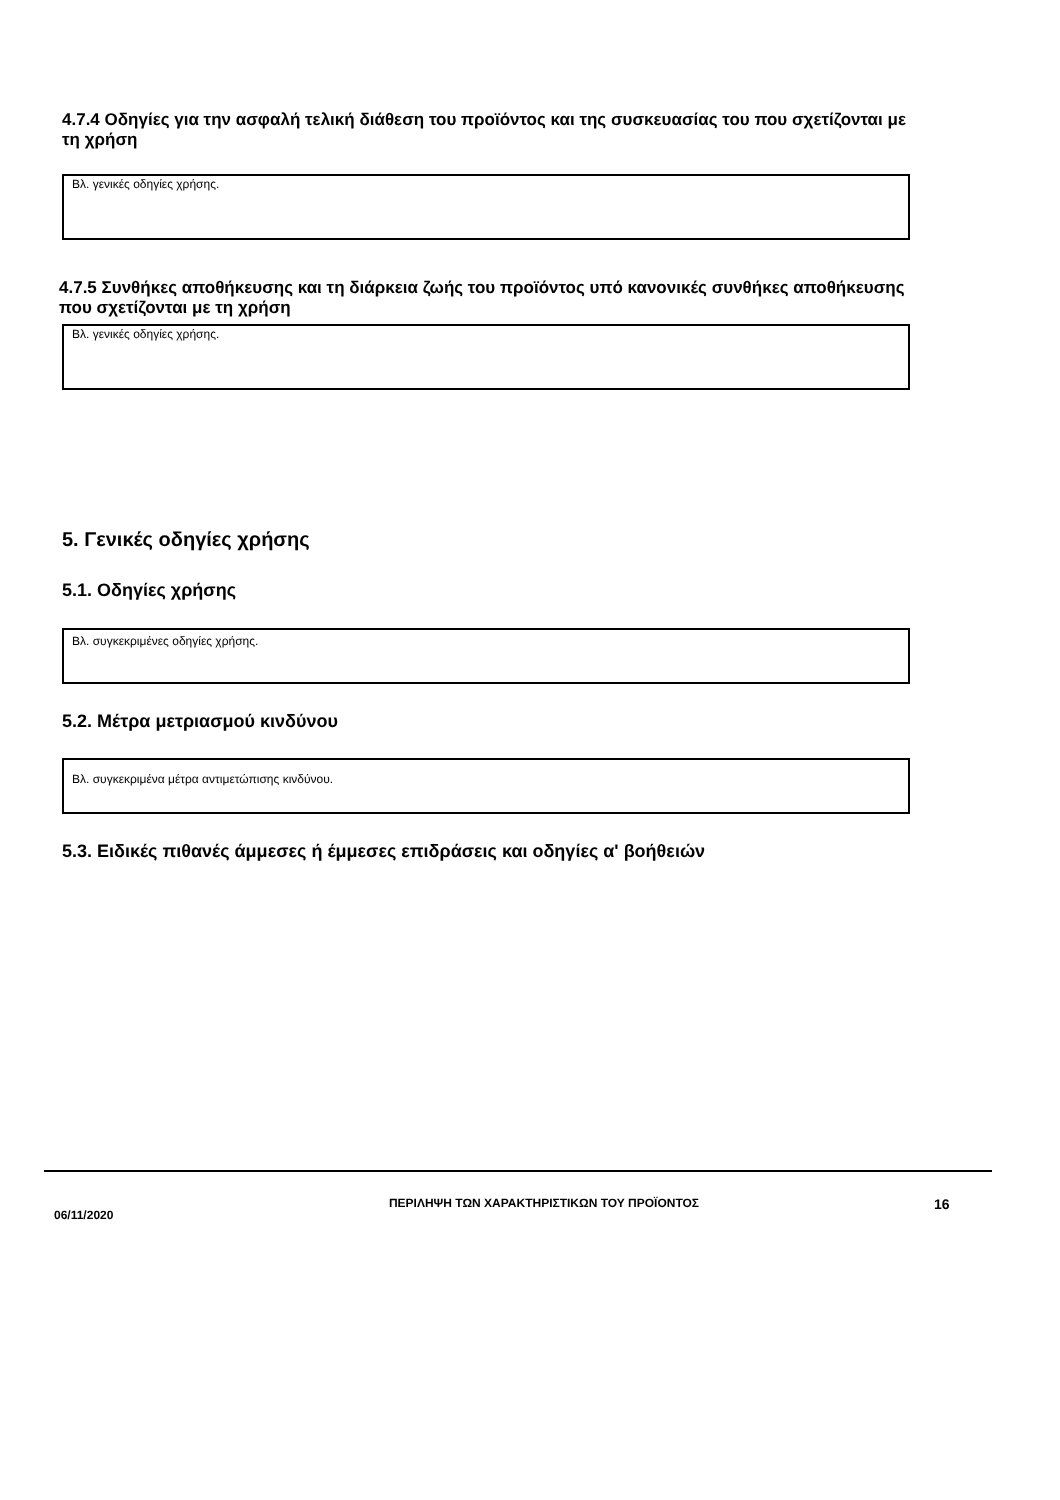4.7.4 Οδηγίες για την ασφαλή τελική διάθεση του προϊόντος και της συσκευασίας του που σχετίζονται με τη χρήση
Βλ. γενικές οδηγίες χρήσης.
4.7.5 Συνθήκες αποθήκευσης και τη διάρκεια ζωής του προϊόντος υπό κανονικές συνθήκες αποθήκευσης που σχετίζονται με τη χρήση
Βλ. γενικές οδηγίες χρήσης.
5. Γενικές οδηγίες χρήσης
5.1. Οδηγίες χρήσης
Βλ. συγκεκριμένες οδηγίες χρήσης.
5.2. Μέτρα μετριασμού κινδύνου
Βλ. συγκεκριμένα μέτρα αντιμετώπισης κινδύνου.
5.3. Ειδικές πιθανές άμμεσες ή έμμεσες επιδράσεις και οδηγίες α' βοήθειών
06/11/2020
ΠΕΡΙΛΗΨΗ ΤΩΝ ΧΑΡΑΚΤΗΡΙΣΤΙΚΩΝ ΤΟΥ ΠΡΟΪΟΝΤΟΣ
16